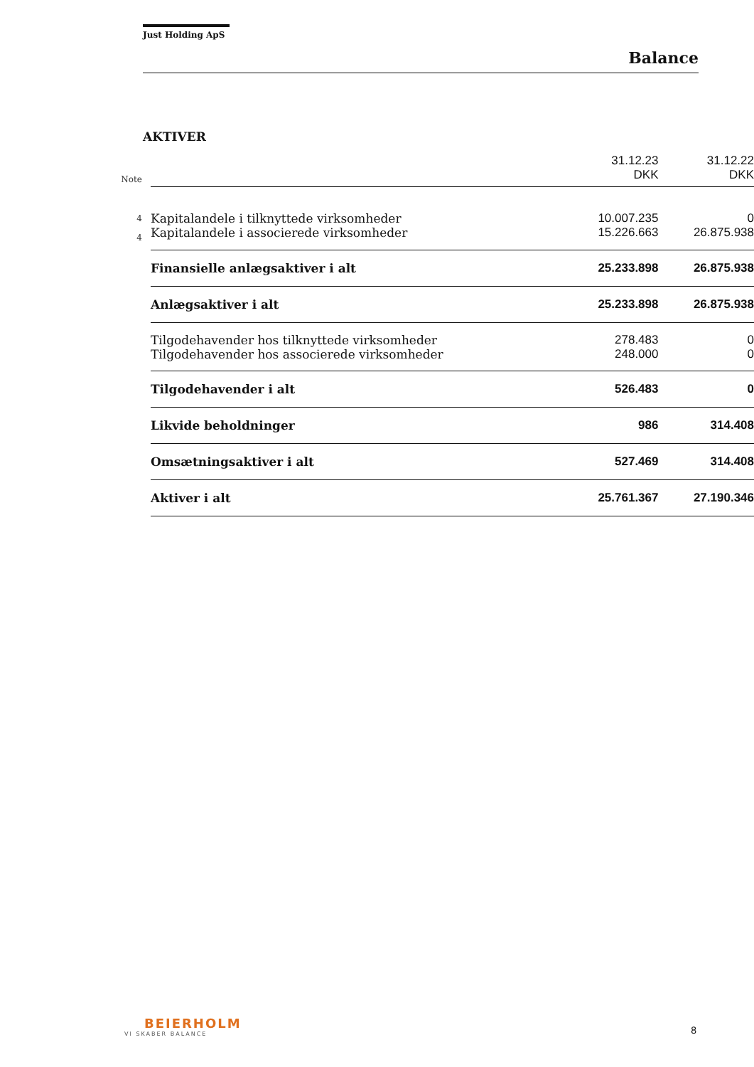Just Holding ApS
Balance
AKTIVER
| Note | | 31.12.23 DKK | 31.12.22 DKK |
| --- | --- | --- | --- |
| 4 | Kapitalandele i tilknyttede virksomheder | 10.007.235 | 0 |
| 4 | Kapitalandele i associerede virksomheder | 15.226.663 | 26.875.938 |
| | Finansielle anlægsaktiver i alt | 25.233.898 | 26.875.938 |
| | Anlægsaktiver i alt | 25.233.898 | 26.875.938 |
| | Tilgodehavender hos tilknyttede virksomheder | 278.483 | 0 |
| | Tilgodehavender hos associerede virksomheder | 248.000 | 0 |
| | Tilgodehavender i alt | 526.483 | 0 |
| | Likvide beholdninger | 986 | 314.408 |
| | Omsætningsaktiver i alt | 527.469 | 314.408 |
| | Aktiver i alt | 25.761.367 | 27.190.346 |
BEIERHOLM
VI SKABER BALANCE
8